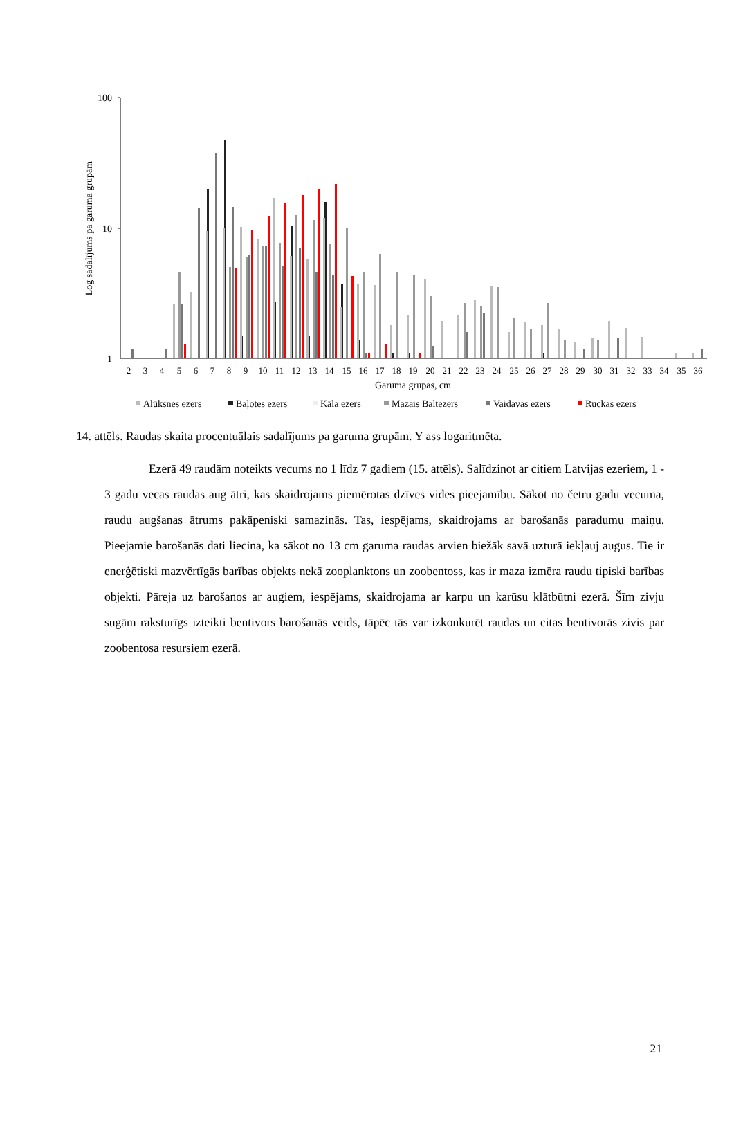100
10
1
Log sadalījums pa garuma grupām
2
3
4
5
6
7
8
9
10
11
12
13
14
15
16
17
18
19
20
21
22
23
24
25
26
27
28
29
30
31
32
33
34
35
36
Garuma grupas, cm
Alūksnes ezers
Baļotes ezers
Kāla ezers
Mazais Baltezers
Vaidavas ezers
Ruckas ezers
14. attēls. Raudas skaita procentuālais sadalījums pa garuma grupām. Y ass logaritmēta.
Ezerā 49 raudām noteikts vecums no 1 līdz 7 gadiem (15. attēls). Salīdzinot ar citiem Latvijas ezeriem, 1 - 3 gadu vecas raudas aug ātri, kas skaidrojams piemērotas dzīves vides pieejamību. Sākot no četru gadu vecuma, raudu augšanas ātrums pakāpeniski samazinās. Tas, iespējams, skaidrojams ar barošanās paradumu maiņu. Pieejamie barošanās dati liecina, ka sākot no 13 cm garuma raudas arvien biežāk savā uzturā iekļauj augus. Tie ir enerģētiski mazvērtīgās barības objekts nekā zooplanktons un zoobentoss, kas ir maza izmēra raudu tipiski barības objekti. Pāreja uz barošanos ar augiem, iespējams, skaidrojama ar karpu un karūsu klātbūtni ezerā. Šīm zivju sugām raksturīgs izteikti bentivors barošanās veids, tāpēc tās var izkonkurēt raudas un citas bentivorās zivis par zoobentosa resursiem ezerā.
21